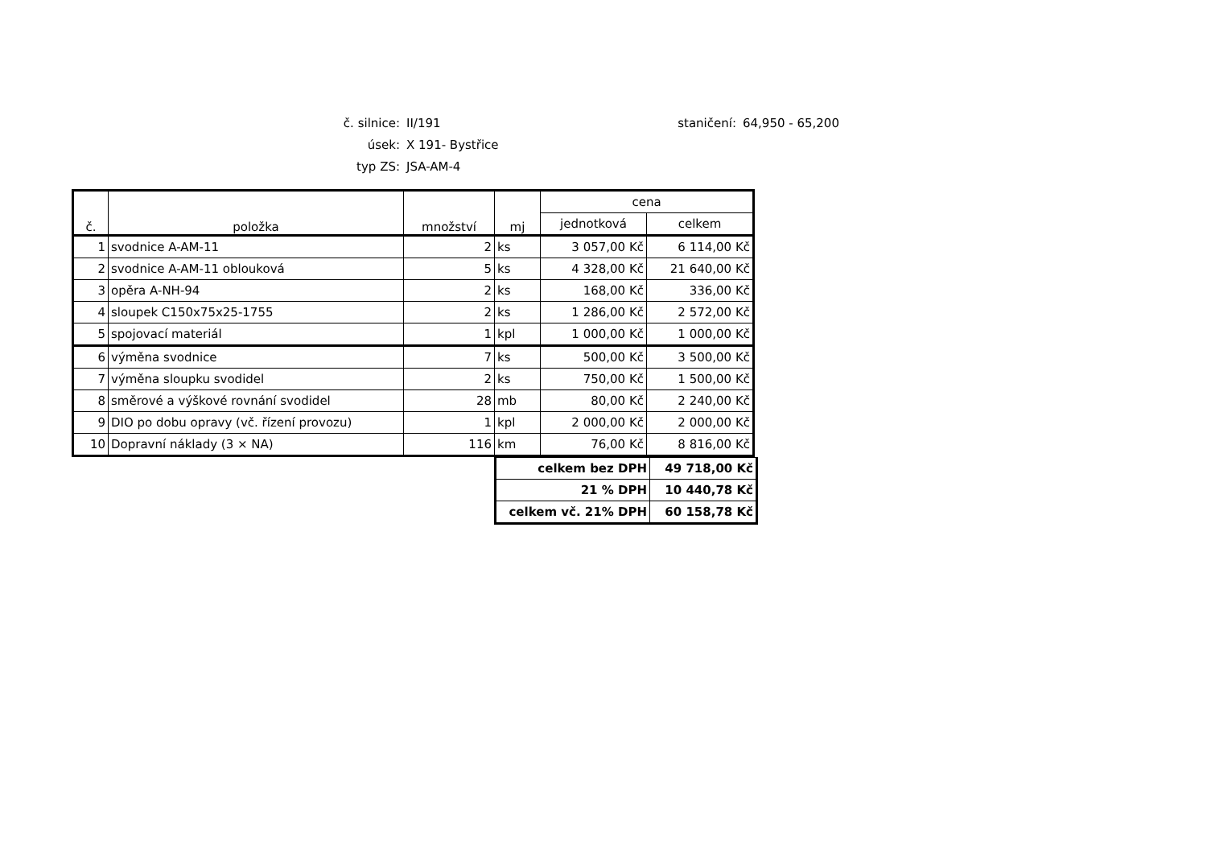č. silnice: II/191 staničení: 64,950 - 65,200
úsek: X 191- Bystřice
typ ZS: JSA-AM-4
| č. | položka | množství | mj | cena | |
| --- | --- | --- | --- | --- | --- |
| | | | | jednotková | celkem |
| 1 | svodnice A-AM-11 | 2 | ks | 3 057,00 Kč | 6 114,00 Kč |
| 2 | svodnice A-AM-11 oblouková | 5 | ks | 4 328,00 Kč | 21 640,00 Kč |
| 3 | opěra A-NH-94 | 2 | ks | 168,00 Kč | 336,00 Kč |
| 4 | sloupek C150x75x25-1755 | 2 | ks | 1 286,00 Kč | 2 572,00 Kč |
| 5 | spojovací materiál | 1 | kpl | 1 000,00 Kč | 1 000,00 Kč |
| 6 | výměna svodnice | 7 | ks | 500,00 Kč | 3 500,00 Kč |
| 7 | výměna sloupku svodidel | 2 | ks | 750,00 Kč | 1 500,00 Kč |
| 8 | směrové a výškové rovnání svodidel | 28 | mb | 80,00 Kč | 2 240,00 Kč |
| 9 | DIO po dobu opravy (vč. řízení provozu) | 1 | kpl | 2 000,00 Kč | 2 000,00 Kč |
| 10 | Dopravní náklady (3 × NA) | 116 | km | 76,00 Kč | 8 816,00 Kč |
| celkem bez DPH | 49 718,00 Kč |
| 21 % DPH | 10 440,78 Kč |
| celkem vč. 21% DPH | 60 158,78 Kč |